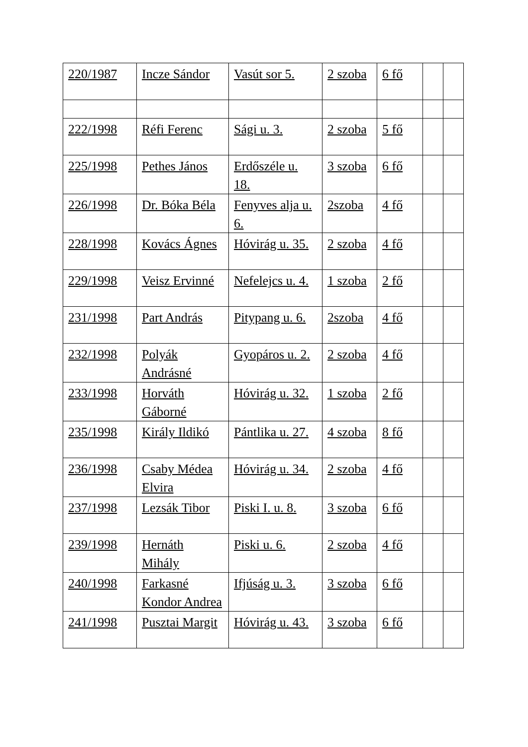| 220/1987 | Incze Sándor | Vasút sor 5. | 2 szoba | 6 fő | | |
| 222/1998 | Réfi Ferenc | Sági u. 3. | 2 szoba | 5 fő | | |
| 225/1998 | Pethes János | Erdőszéle u. 18. | 3 szoba | 6 fő | | |
| 226/1998 | Dr. Bóka Béla | Fenyves alja u. 6. | 2szoba | 4 fő | | |
| 228/1998 | Kovács Ágnes | Hóvirág u. 35. | 2 szoba | 4 fő | | |
| 229/1998 | Veisz Ervinné | Nefelejcs u. 4. | 1 szoba | 2 fő | | |
| 231/1998 | Part András | Pitypang u. 6. | 2szoba | 4 fő | | |
| 232/1998 | Polyák Andrásné | Gyopáros u. 2. | 2 szoba | 4 fő | | |
| 233/1998 | Horváth Gáborné | Hóvirág u. 32. | 1 szoba | 2 fő | | |
| 235/1998 | Király Ildikó | Pántlika u. 27. | 4 szoba | 8 fő | | |
| 236/1998 | Csaby Médea Elvira | Hóvirág u. 34. | 2 szoba | 4 fő | | |
| 237/1998 | Lezsák Tibor | Piski I. u. 8. | 3 szoba | 6 fő | | |
| 239/1998 | Hernáth Mihály | Piski u. 6. | 2 szoba | 4 fő | | |
| 240/1998 | Farkasné Kondor Andrea | Ifjúság u. 3. | 3 szoba | 6 fő | | |
| 241/1998 | Pusztai Margit | Hóvirág u. 43. | 3 szoba | 6 fő | | |